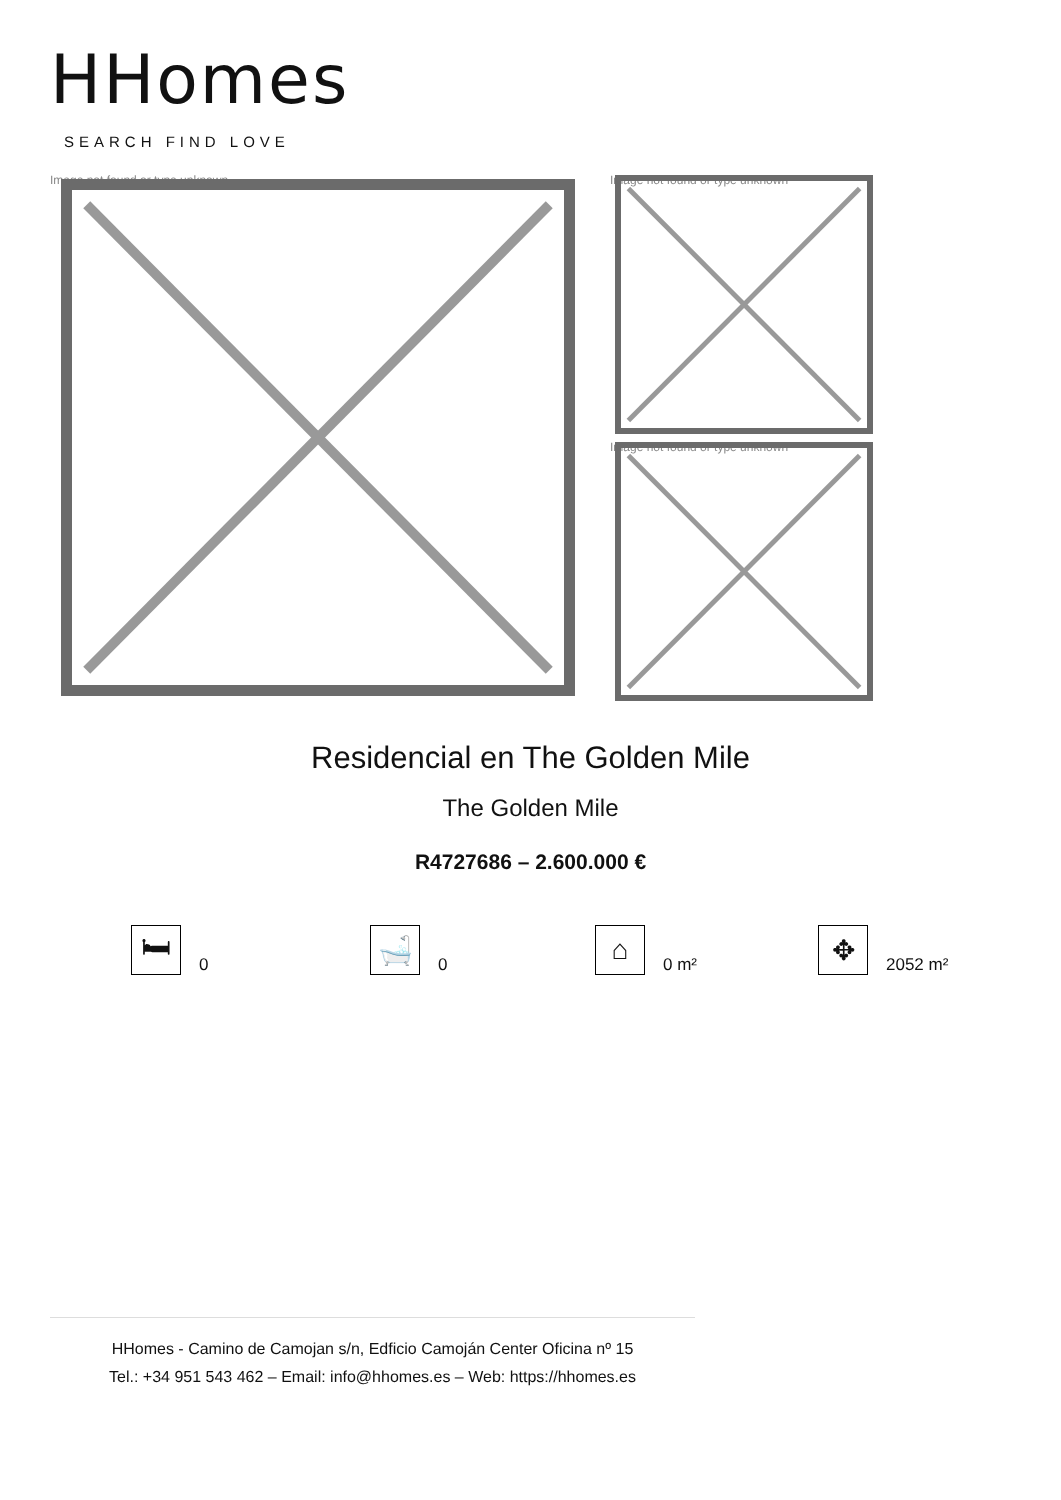HHomes
SEARCH FIND LOVE
Image not found or type unknown
Image not found or type unknown
Image not found or type unknown
Residencial en The Golden Mile
The Golden Mile
R4727686 – 2.600.000 €
🛏
0
🛁
0
⌂
0 m²
✥
2052 m²
HHomes - Camino de Camojan s/n, Edficio Camoján Center Oficina nº 15
Tel.: +34 951 543 462 – Email: info@hhomes.es – Web: https://hhomes.es